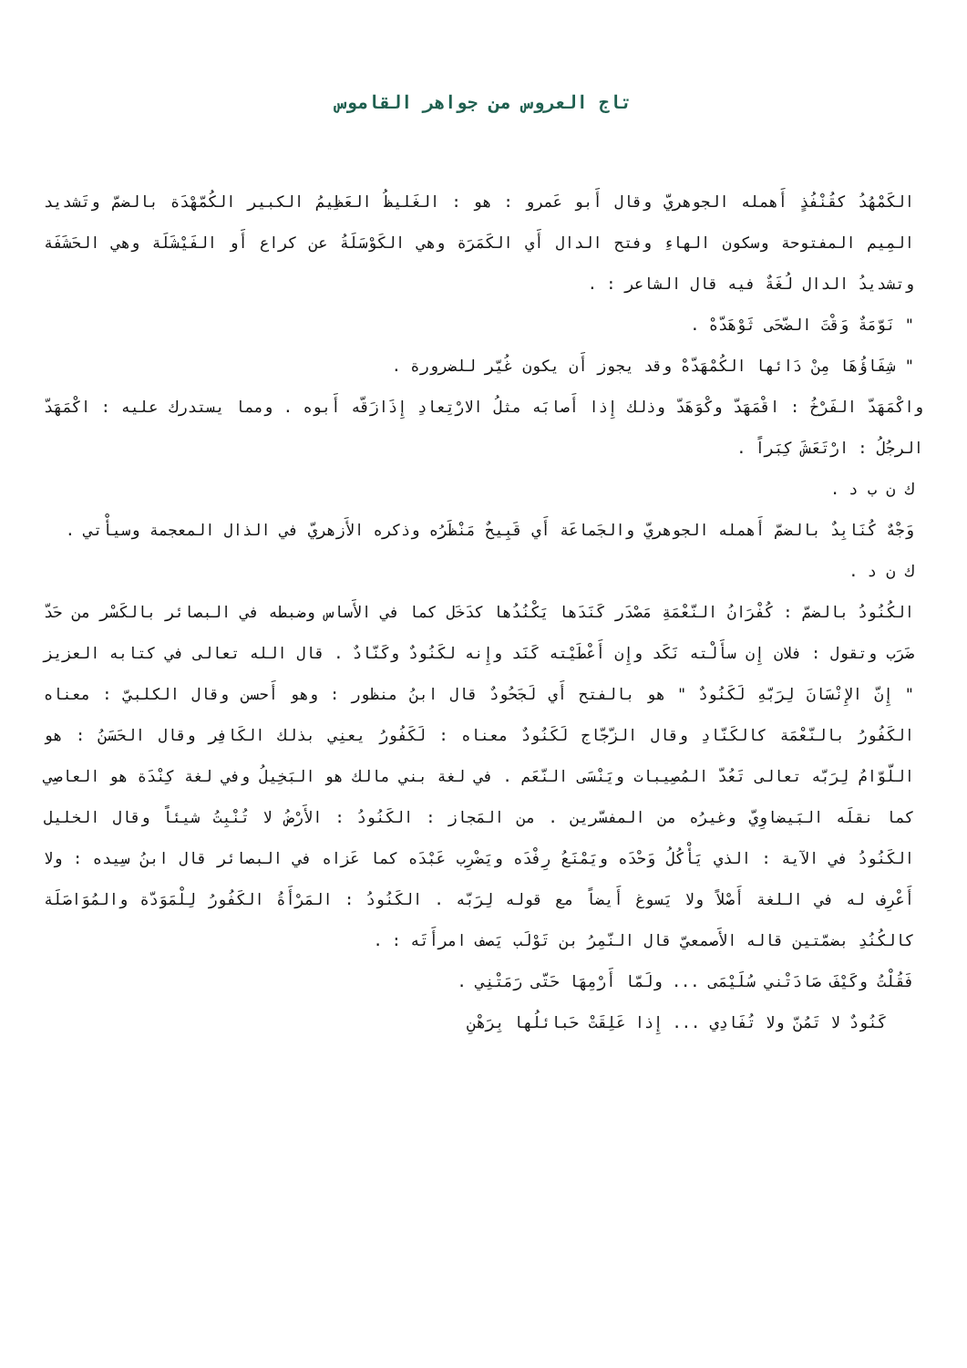تاج العروس من جواهر القاموس
الكَمْهُدُ كقُنْفُذٍ أَهمله الجوهريّ وقال أَبو عَمرو : هو : الغَليظُ العَظِيمُ الكبير الكُمّهْدَة بالضمّ وتَشديد المِيم المفتوحة وسكون الهاءِ وفتح الدال أَي الكَمَرَة وهي الكَوْسَلَةُ عن كراع أَو الفَيْشَلَة وهي الحَشَفَة وتشديدُ الدال لُغَةٌ فيه قال الشاعر : .
" نَوّمَةٌ وَقْتَ الضّحَى ثَوْهَدّهْ .
" شِفَاؤُهَا مِنْ دَائها الكُمْهَدّهْ وقد يجوز أَن يكون غُيّر للضرورة .
واكْمَهَدّ الفَرْخُ : اقْمَهَدّ وكْوَهَدّ وذلك إِذا أَصابَه مثلُ الارْتِعادِ إِذَازَقّه أَبوه . ومما يستدرك عليه : اكْمَهَدّ الرجُلُ : ارْتَعَشَ كِبَراً .
ك ن ب د .
وَجْهٌ كُنَابِدٌ بالضمّ أَهمله الجوهريّ والجَماعَة أَي قَبِيحٌ مَنْظَرُه وذكره الأَزهريّ في الذال المعجمة وسيأْتي .
ك ن د .
الكُنُودُ بالضمّ : كُفْرَانُ النّعْمَةِ مَصْدَر كَنَدَها يَكْنُدُها كدَخَل كما في الأَساس وضبطه في البصائر بالكَسْر من حَدّ ضَرَب وتقول : فلان إِن سأَلْته نَكَد وإِن أَعْطَيْته كَنَد وإِنه لكَنُودٌ وكَنّادٌ . قال الله تعالى في كتابه العزيز " إِنّ الإِنْسَانَ لِرَبّهِ لَكَنُودٌ " هو بالفتح أَي لَجَحُودٌ قال ابنُ منظور : وهو أَحسن وقال الكلبيّ : معناه الكَفُورُ بالنّعْمَة كالكَنّادِ وقال الزّجّاج لَكَنُودٌ معناه : لَكَفُورُ يعنِي بذلك الكَافِر وقال الحَسَنُ : هو اللّوّامُ لِرَبّه تعالى تَعُدّ المُصِيبات ويَنْسَى النّعَم . في لغة بني مالك هو البَخِيلُ وفي لغة كِنْدَة هو العاصِي كما نقلَه البَيضاوِيّ وغيرُه من المفسّرين . من المَجاز : الكَنُودُ : الأَرْضُ لا تُنْبِتُ شيئاً وقال الخليل الكَنُودُ في الآية : الذي يَأْكُلُ وَحْدَه ويَمْنَعُ رِفْدَه ويَضْرِب عَبْدَه كما عَزاه في البصائر قال ابنُ سِيده : ولا أَعْرِف له في اللغة أَصْلاً ولا يَسوغ أَيضاً مع قوله لِرَبّه . الكَنُودُ : المَرْأَةُ الكَفُورُ لِلْمَوَدّة والمُوَاصَلَة كالكُنُدِ بضمّتين قاله الأَصمعيّ قال النّمِرُ بن تَوْلَب يَصف امرأَتَه : .
فَقُلْتُ وكَيْفَ صَادَتْني سُلَيْمَى ... ولَمّا أَرْمِهَا حَتّى رَمَتْنِي .
كَنُودٌ لا تَمُنّ ولا تُفَادِي ... إِذا عَلِقَتْ حَبائلُها بِرَهْنِ